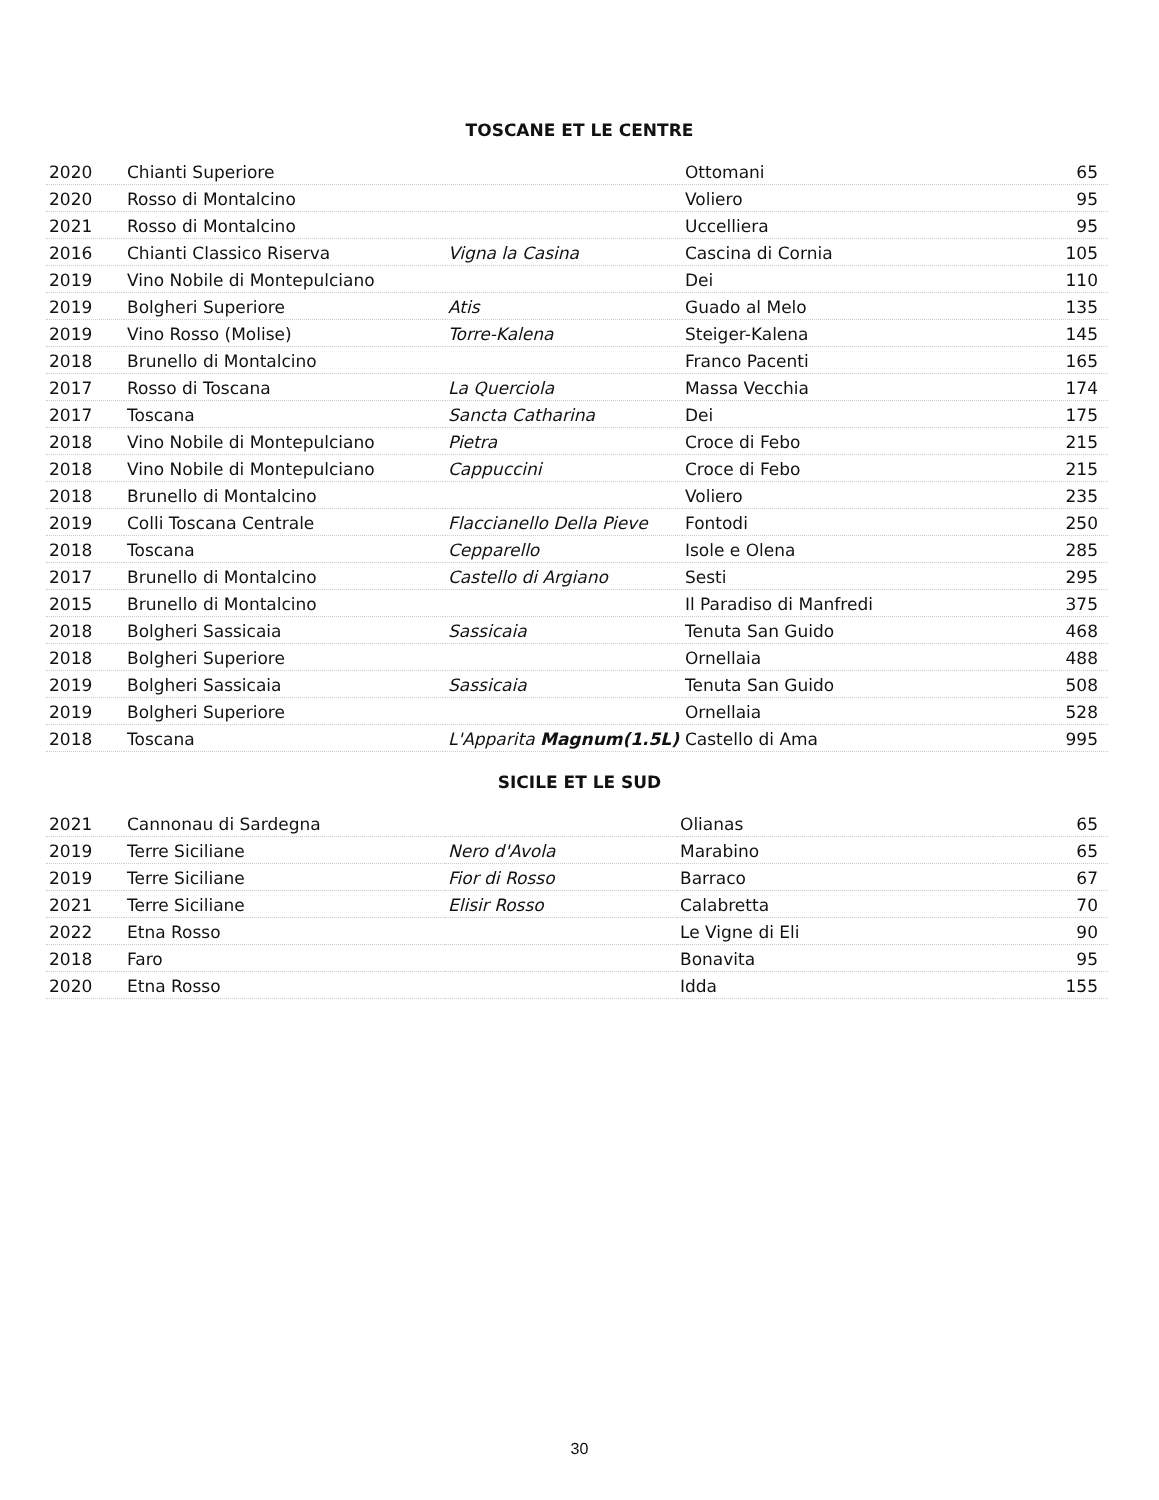TOSCANE ET LE CENTRE
| 2020 | Chianti Superiore | | Ottomani | 65 |
| 2020 | Rosso di Montalcino | | Voliero | 95 |
| 2021 | Rosso di Montalcino | | Uccelliera | 95 |
| 2016 | Chianti Classico Riserva | Vigna la Casina | Cascina di Cornia | 105 |
| 2019 | Vino Nobile di Montepulciano | | Dei | 110 |
| 2019 | Bolgheri Superiore | Atis | Guado al Melo | 135 |
| 2019 | Vino Rosso (Molise) | Torre-Kalena | Steiger-Kalena | 145 |
| 2018 | Brunello di Montalcino | | Franco Pacenti | 165 |
| 2017 | Rosso di Toscana | La Querciola | Massa Vecchia | 174 |
| 2017 | Toscana | Sancta Catharina | Dei | 175 |
| 2018 | Vino Nobile di Montepulciano | Pietra | Croce di Febo | 215 |
| 2018 | Vino Nobile di Montepulciano | Cappuccini | Croce di Febo | 215 |
| 2018 | Brunello di Montalcino | | Voliero | 235 |
| 2019 | Colli Toscana Centrale | Flaccianello Della Pieve | Fontodi | 250 |
| 2018 | Toscana | Cepparello | Isole e Olena | 285 |
| 2017 | Brunello di Montalcino | Castello di Argiano | Sesti | 295 |
| 2015 | Brunello di Montalcino | | Il Paradiso di Manfredi | 375 |
| 2018 | Bolgheri Sassicaia | Sassicaia | Tenuta San Guido | 468 |
| 2018 | Bolgheri Superiore | | Ornellaia | 488 |
| 2019 | Bolgheri Sassicaia | Sassicaia | Tenuta San Guido | 508 |
| 2019 | Bolgheri Superiore | | Ornellaia | 528 |
| 2018 | Toscana | L'Apparita Magnum(1.5L) | Castello di Ama | 995 |
SICILE ET LE SUD
| 2021 | Cannonau di Sardegna | | Olianas | 65 |
| 2019 | Terre Siciliane | Nero d'Avola | Marabino | 65 |
| 2019 | Terre Siciliane | Fior di Rosso | Barraco | 67 |
| 2021 | Terre Siciliane | Elisir Rosso | Calabretta | 70 |
| 2022 | Etna Rosso | | Le Vigne di Eli | 90 |
| 2018 | Faro | | Bonavita | 95 |
| 2020 | Etna Rosso | | Idda | 155 |
30